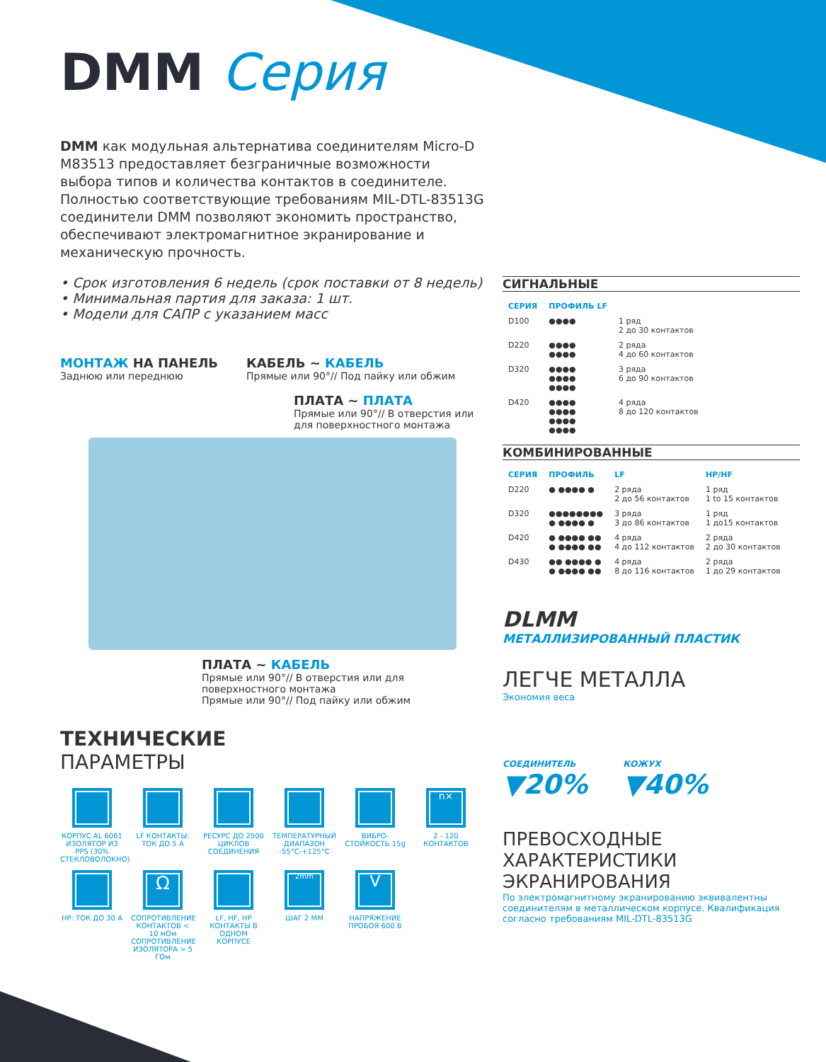DMM Серия
DMM как модульная альтернатива соединителям Micro-D M83513 предоставляет безграничные возможности выбора типов и количества контактов в соединителе. Полностью соответствующие требованиям MIL-DTL-83513G соединители DMM позволяют экономить пространство, обеспечивают электромагнитное экранирование и механическую прочность.
• Срок изготовления 6 недель (срок поставки от 8 недель)
• Минимальная партия для заказа: 1 шт.
• Модели для САПР с указанием масс
МОНТАЖ НА ПАНЕЛЬ
Заднюю или переднюю
КАБЕЛЬ ~ КАБЕЛЬ
Прямые или 90°// Под пайку или обжим
ПЛАТА ~ ПЛАТА
Прямые или 90°// В отверстия или для поверхностного монтажа
ПЛАТА ~ КАБЕЛЬ
Прямые или 90°// В отверстия или для поверхностного монтажа
Прямые или 90°// Под пайку или обжим
ТЕХНИЧЕСКИЕ
ПАРАМЕТРЫ
КОРПУС AL 6061 ИЗОЛЯТОР ИЗ PPS (30% СТЕКЛОВОЛОКНО)
LF КОНТАКТЫ: ТОК ДО 5 А
РЕСУРС ДО 2500 ЦИКЛОВ СОЕДИНЕНИЯ
ТЕМПЕРАТУРНЫЙ ДИАПАЗОН -55°C-+125°C
ВИБРО-СТОЙКОСТЬ 15g
n×
2 - 120 КОНТАКТОВ
HP: ТОК ДО 30 А
Ω
СОПРОТИВЛЕНИЕ КОНТАКТОВ < 10 мОм СОПРОТИВЛЕНИЕ ИЗОЛЯТОРА > 5 ГОм
LF, HF, HP КОНТАКТЫ В ОДНОМ КОРПУСЕ
2mm
ШАГ 2 ММ
V
НАПРЯЖЕНИЕ ПРОБОЯ 600 В
СИГНАЛЬНЫЕ
| СЕРИЯ | ПРОФИЛЬ LF | |
| --- | --- | --- |
| D100 | ●●●● | 1 ряд 2 до 30 контактов |
| D220 | ●●●● ●●●● | 2 ряда 4 до 60 контактов |
| D320 | ●●●● ●●●● ●●●● | 3 ряда 6 до 90 контактов |
| D420 | ●●●● ●●●● ●●●● ●●●● | 4 ряда 8 до 120 контактов |
КОМБИНИРОВАННЫЕ
| СЕРИЯ | ПРОФИЛЬ | LF | HP/HF |
| --- | --- | --- | --- |
| D220 | ● ●●●● ● | 2 ряда 2 до 56 контактов | 1 ряд 1 to 15 контактов |
| D320 | ●●●●●●●● ● ●●●● ● | 3 ряда 3 до 86 контактов | 1 ряд 1 до15 контактов |
| D420 | ● ●●●● ●● ● ●●●● ●● | 4 ряда 4 до 112 контактов | 2 ряда 2 до 30 контактов |
| D430 | ●● ●●●● ● ● ●●●● ●● | 4 ряда 8 до 116 контактов | 2 ряда 1 до 29 контактов |
DLMM
МЕТАЛЛИЗИРОВАННЫЙ ПЛАСТИК
ЛЕГЧЕ МЕТАЛЛА
Экономия веса
СОЕДИНИТЕЛЬ
▼20%
КОЖУХ
▼40%
ПРЕВОСХОДНЫЕ ХАРАКТЕРИСТИКИ ЭКРАНИРОВАНИЯ
По электромагнитному экранированию эквивалентны соединителям в металлическом корпусе. Квалификация согласно требованиям MIL-DTL-83513G